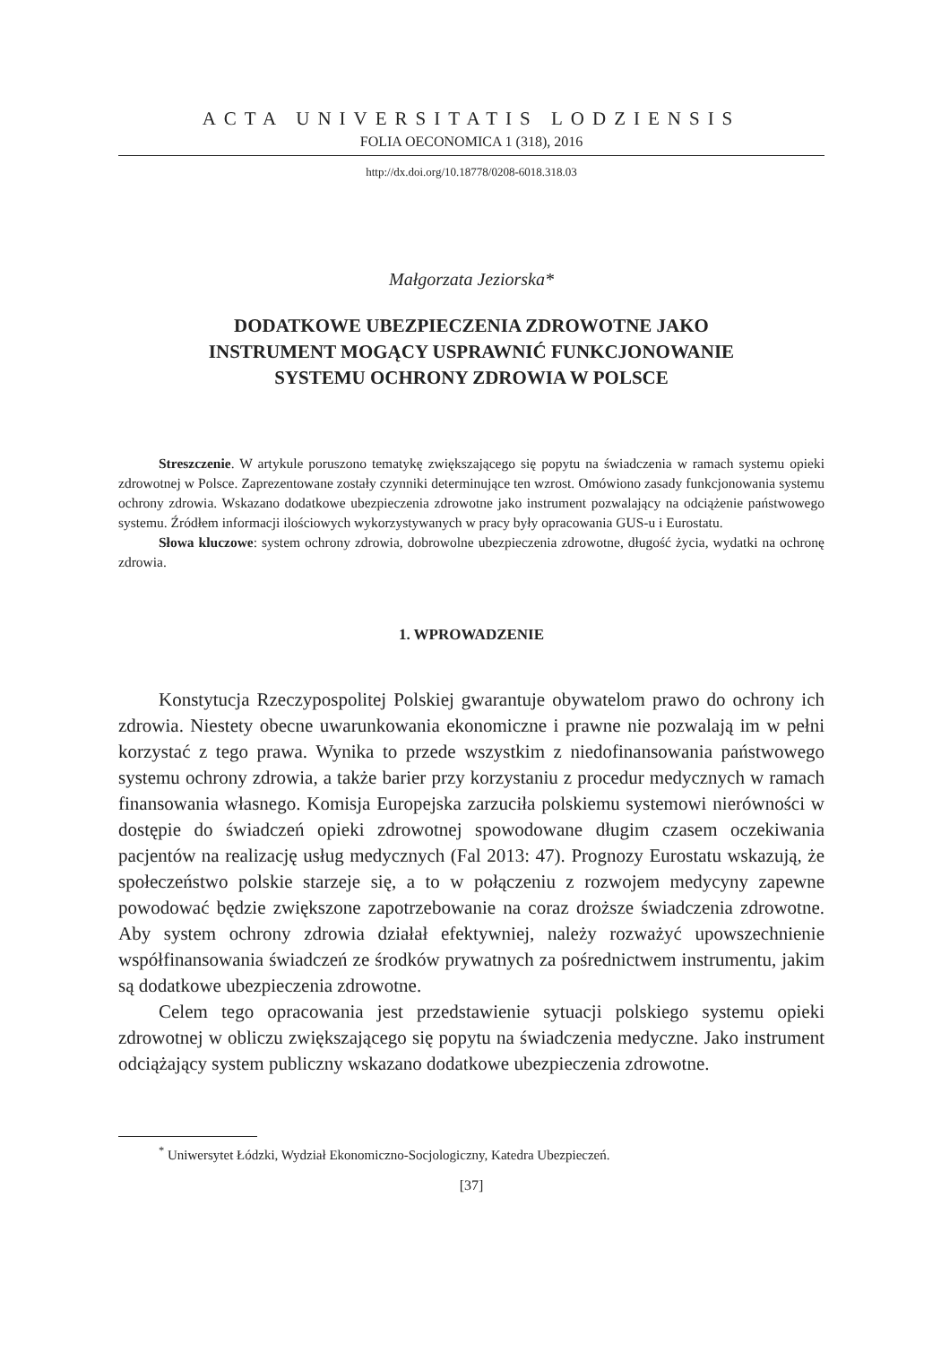ACTA UNIVERSITATIS LODZIENSIS
FOLIA OECONOMICA 1 (318), 2016
http://dx.doi.org/10.18778/0208-6018.318.03
Małgorzata Jeziorska*
DODATKOWE UBEZPIECZENIA ZDROWOTNE JAKO
INSTRUMENT MOGĄCY USPRAWNIĆ FUNKCJONOWANIE
SYSTEMU OCHRONY ZDROWIA W POLSCE
Streszczenie. W artykule poruszono tematykę zwiększającego się popytu na świadczenia w ramach systemu opieki zdrowotnej w Polsce. Zaprezentowane zostały czynniki determinujące ten wzrost. Omówiono zasady funkcjonowania systemu ochrony zdrowia. Wskazano dodatkowe ubezpieczenia zdrowotne jako instrument pozwalający na odciążenie państwowego systemu. Źródłem informacji ilościowych wykorzystywanych w pracy były opracowania GUS-u i Eurostatu.
Słowa kluczowe: system ochrony zdrowia, dobrowolne ubezpieczenia zdrowotne, długość życia, wydatki na ochronę zdrowia.
1. WPROWADZENIE
Konstytucja Rzeczypospolitej Polskiej gwarantuje obywatelom prawo do ochrony ich zdrowia. Niestety obecne uwarunkowania ekonomiczne i prawne nie pozwalają im w pełni korzystać z tego prawa. Wynika to przede wszystkim z niedofinansowania państwowego systemu ochrony zdrowia, a także barier przy korzystaniu z procedur medycznych w ramach finansowania własnego. Komisja Europejska zarzuciła polskiemu systemowi nierówności w dostępie do świadczeń opieki zdrowotnej spowodowane długim czasem oczekiwania pacjentów na realizację usług medycznych (Fal 2013: 47). Prognozy Eurostatu wskazują, że społeczeństwo polskie starzeje się, a to w połączeniu z rozwojem medycyny zapewne powodować będzie zwiększone zapotrzebowanie na coraz droższe świadczenia zdrowotne. Aby system ochrony zdrowia działał efektywniej, należy rozważyć upowszechnienie współfinansowania świadczeń ze środków prywatnych za pośrednictwem instrumentu, jakim są dodatkowe ubezpieczenia zdrowotne.
Celem tego opracowania jest przedstawienie sytuacji polskiego systemu opieki zdrowotnej w obliczu zwiększającego się popytu na świadczenia medyczne. Jako instrument odciążający system publiczny wskazano dodatkowe ubezpieczenia zdrowotne.
<sup>*</sup> Uniwersytet Łódzki, Wydział Ekonomiczno-Socjologiczny, Katedra Ubezpieczeń.
[37]